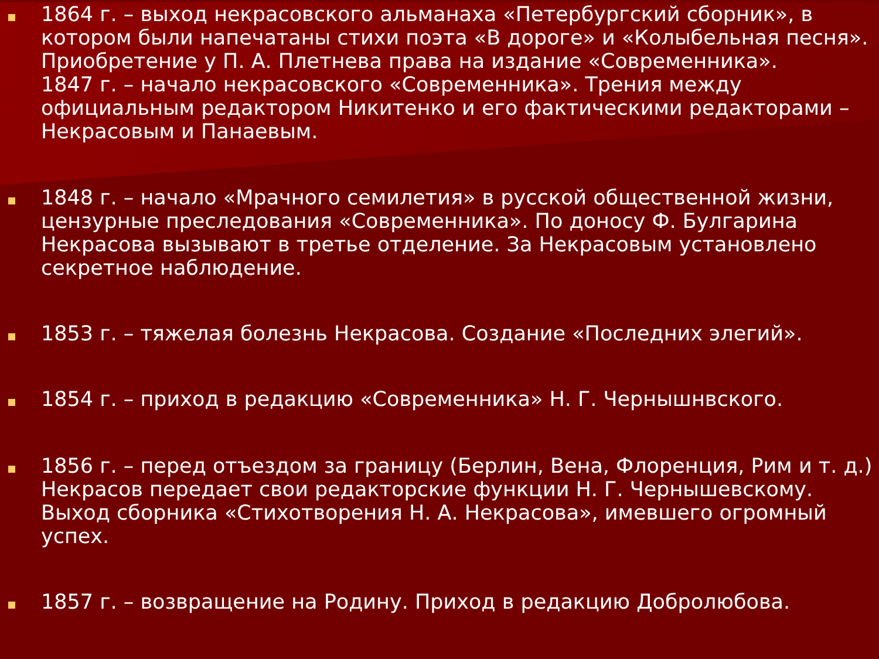1864 г. – выход некрасовского альманаха «Петербургский сборник», в котором были напечатаны стихи поэта «В дороге» и «Колыбельная песня». Приобретение у П. А. Плетнева права на издание «Современника».
1847 г. – начало некрасовского «Современника». Трения между официальным редактором Никитенко и его фактическими редакторами – Некрасовым и Панаевым.
1848 г. – начало «Мрачного семилетия» в русской общественной жизни, цензурные преследования «Современника». По доносу Ф. Булгарина Некрасова вызывают в третье отделение. За Некрасовым установлено секретное наблюдение.
1853 г. – тяжелая болезнь Некрасова. Создание «Последних элегий».
1854 г. – приход в редакцию «Современника» Н. Г. Чернышнвского.
1856 г. – перед отъездом за границу (Берлин, Вена, Флоренция, Рим и т. д.) Некрасов передает свои редакторские функции Н. Г. Чернышевскому. Выход сборника «Стихотворения Н. А. Некрасова», имевшего огромный успех.
1857 г. – возвращение на Родину. Приход в редакцию Добролюбова.